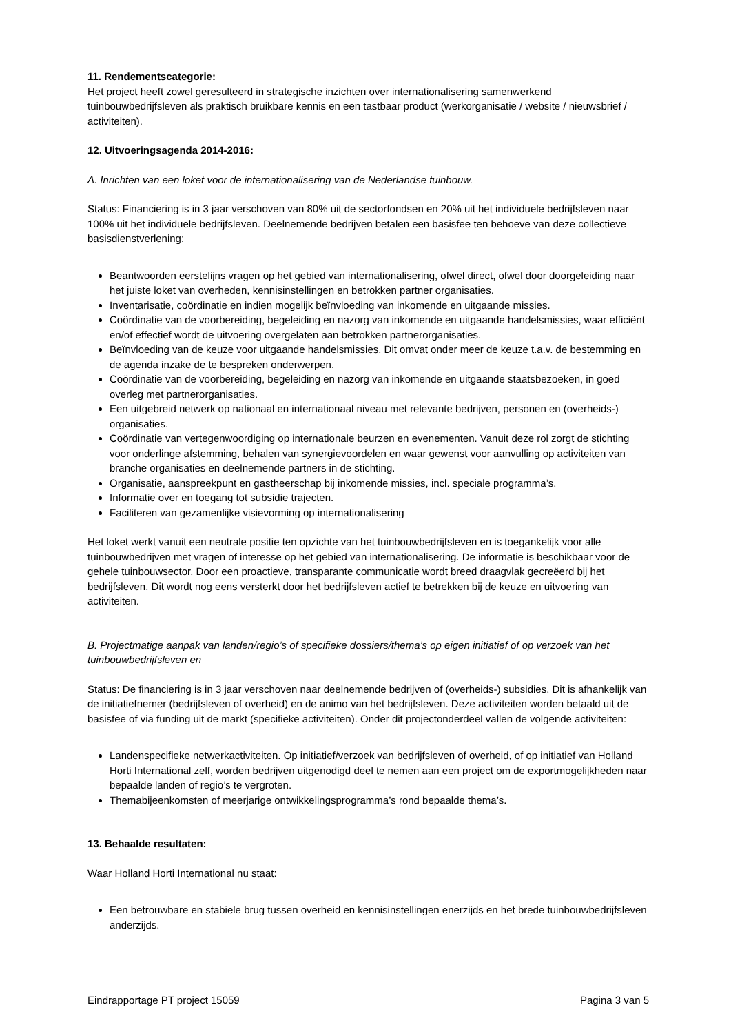11. Rendementscategorie:
Het project heeft zowel geresulteerd in strategische inzichten over internationalisering samenwerkend tuinbouwbedrijfsleven als praktisch bruikbare kennis en een tastbaar product (werkorganisatie / website / nieuwsbrief / activiteiten).
12. Uitvoeringsagenda 2014-2016:
A. Inrichten van een loket voor de internationalisering van de Nederlandse tuinbouw.
Status: Financiering is in 3 jaar verschoven van 80% uit de sectorfondsen en 20% uit het individuele bedrijfsleven naar 100% uit het individuele bedrijfsleven. Deelnemende bedrijven betalen een basisfee ten behoeve van deze collectieve basisdienstverlening:
Beantwoorden eerstelijns vragen op het gebied van internationalisering, ofwel direct, ofwel door doorgeleiding naar het juiste loket van overheden, kennisinstellingen en betrokken partner organisaties.
Inventarisatie, coördinatie en indien mogelijk beïnvloeding van inkomende en uitgaande missies.
Coördinatie van de voorbereiding, begeleiding en nazorg van inkomende en uitgaande handelsmissies, waar efficiënt en/of effectief wordt de uitvoering overgelaten aan betrokken partnerorganisaties.
Beïnvloeding van de keuze voor uitgaande handelsmissies. Dit omvat onder meer de keuze t.a.v. de bestemming en de agenda inzake de te bespreken onderwerpen.
Coördinatie van de voorbereiding, begeleiding en nazorg van inkomende en uitgaande staatsbezoeken, in goed overleg met partnerorganisaties.
Een uitgebreid netwerk op nationaal en internationaal niveau met relevante bedrijven, personen en (overheids-) organisaties.
Coördinatie van vertegenwoordiging op internationale beurzen en evenementen. Vanuit deze rol zorgt de stichting voor onderlinge afstemming, behalen van synergievoordelen en waar gewenst voor aanvulling op activiteiten van branche organisaties en deelnemende partners in de stichting.
Organisatie, aanspreekpunt en gastheerschap bij inkomende missies, incl. speciale programma’s.
Informatie over en toegang tot subsidie trajecten.
Faciliteren van gezamenlijke visievorming op internationalisering
Het loket werkt vanuit een neutrale positie ten opzichte van het tuinbouwbedrijfsleven en is toegankelijk voor alle tuinbouwbedrijven met vragen of interesse op het gebied van internationalisering. De informatie is beschikbaar voor de gehele tuinbouwsector. Door een proactieve, transparante communicatie wordt breed draagvlak gecreëerd bij het bedrijfsleven. Dit wordt nog eens versterkt door het bedrijfsleven actief te betrekken bij de keuze en uitvoering van activiteiten.
B. Projectmatige aanpak van landen/regio’s of specifieke dossiers/thema’s op eigen initiatief of op verzoek van het tuinbouwbedrijfsleven en
Status: De financiering is in 3 jaar verschoven naar deelnemende bedrijven of (overheids-) subsidies. Dit is afhankelijk van de initiatiefnemer (bedrijfsleven of overheid) en de animo van het bedrijfsleven. Deze activiteiten worden betaald uit de basisfee of via funding uit de markt (specifieke activiteiten). Onder dit projectonderdeel vallen de volgende activiteiten:
Landenspecifieke netwerkactiviteiten. Op initiatief/verzoek van bedrijfsleven of overheid, of op initiatief van Holland Horti International zelf, worden bedrijven uitgenodigd deel te nemen aan een project om de exportmogelijkheden naar bepaalde landen of regio’s te vergroten.
Themabijeenkomsten of meerjarige ontwikkelingsprogramma’s rond bepaalde thema’s.
13. Behaalde resultaten:
Waar Holland Horti International nu staat:
Een betrouwbare en stabiele brug tussen overheid en kennisinstellingen enerzijds en het brede tuinbouwbedrijfsleven anderzijds.
Eindrapportage PT project 15059 Pagina 3 van 5